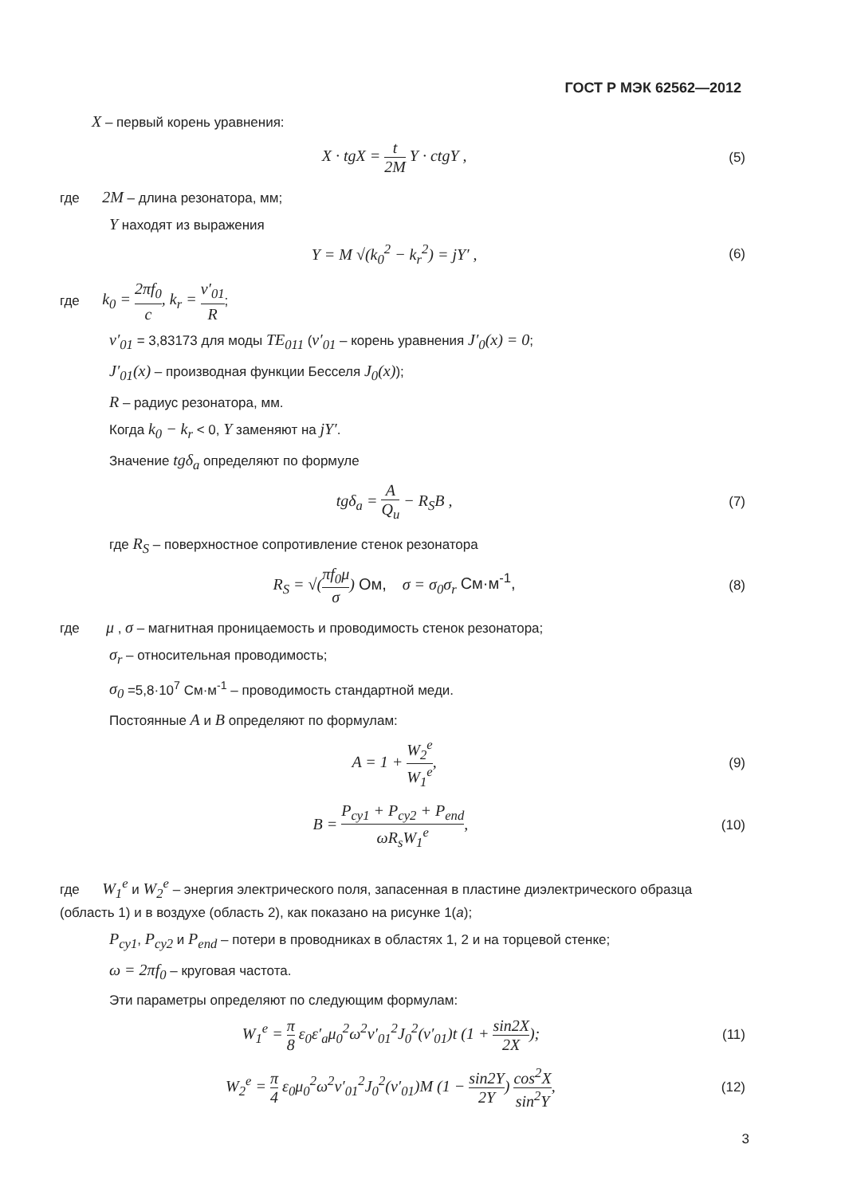ГОСТ Р МЭК 62562—2012
X – первый корень уравнения:
X · tgX = t 2M Y · ctgY ,
(5)
где 2M – длина резонатора, мм;
Y находят из выражения
Y = M √(k<sub>0</sub><sup>2</sup> − k<sub>r</sub><sup>2</sup>) = jY′ ,
(6)
где k<sub>0</sub> = 2πf<sub>0</sub> c, k<sub>r</sub> = ν′<sub>01</sub> R;
ν′<sub>01</sub> = 3,83173 для моды TE<sub>011</sub> (ν′<sub>01</sub> – корень уравнения J′<sub>0</sub>(x) = 0;
J′<sub>01</sub>(x) – производная функции Бесселя J<sub>0</sub>(x));
R – радиус резонатора, мм.
Когда k<sub>0</sub> − k<sub>r</sub> < 0, Y заменяют на jY′.
Значение tgδ<sub>a</sub> определяют по формуле
tgδ<sub>a</sub> = A Q<sub>u</sub> − R<sub>S</sub>B ,
(7)
где R<sub>S</sub> – поверхностное сопротивление стенок резонатора
R<sub>S</sub> = √(πf<sub>0</sub>μ σ) Ом, σ = σ<sub>0</sub>σ<sub>r</sub> См·м<sup>-1</sup>,
(8)
где μ , σ – магнитная проницаемость и проводимость стенок резонатора;
σ<sub>r</sub> – относительная проводимость;
σ<sub>0</sub> =5,8·10<sup>7</sup> См·м<sup>-1</sup> – проводимость стандартной меди.
Постоянные A и B определяют по формулам:
A = 1 + W<sub>2</sub><sup>e</sup> W<sub>1</sub><sup>e</sup>,
(9)
B = P<sub>cy1</sub> + P<sub>cy2</sub> + P<sub>end</sub> ωR<sub>s</sub>W<sub>1</sub><sup>e</sup>,
(10)
где W<sub>1</sub><sup>e</sup> и W<sub>2</sub><sup>e</sup> – энергия электрического поля, запасенная в пластине диэлектрического образца (область 1) и в воздухе (область 2), как показано на рисунке 1(a);
P<sub>cy1</sub>, P<sub>cy2</sub> и P<sub>end</sub> – потери в проводниках в областях 1, 2 и на торцевой стенке;
ω = 2πf<sub>0</sub> – круговая частота.
Эти параметры определяют по следующим формулам:
W<sub>1</sub><sup>e</sup> = π 8 ε<sub>0</sub>ε′<sub>a</sub>μ<sub>0</sub><sup>2</sup>ω<sup>2</sup>ν′<sub>01</sub><sup>2</sup>J<sub>0</sub><sup>2</sup>(ν′<sub>01</sub>)t (1 + sin2X 2X);
(11)
W<sub>2</sub><sup>e</sup> = π 4 ε<sub>0</sub>μ<sub>0</sub><sup>2</sup>ω<sup>2</sup>ν′<sub>01</sub><sup>2</sup>J<sub>0</sub><sup>2</sup>(ν′<sub>01</sub>)M (1 − sin2Y 2Y) cos<sup>2</sup>X sin<sup>2</sup>Y,
(12)
3